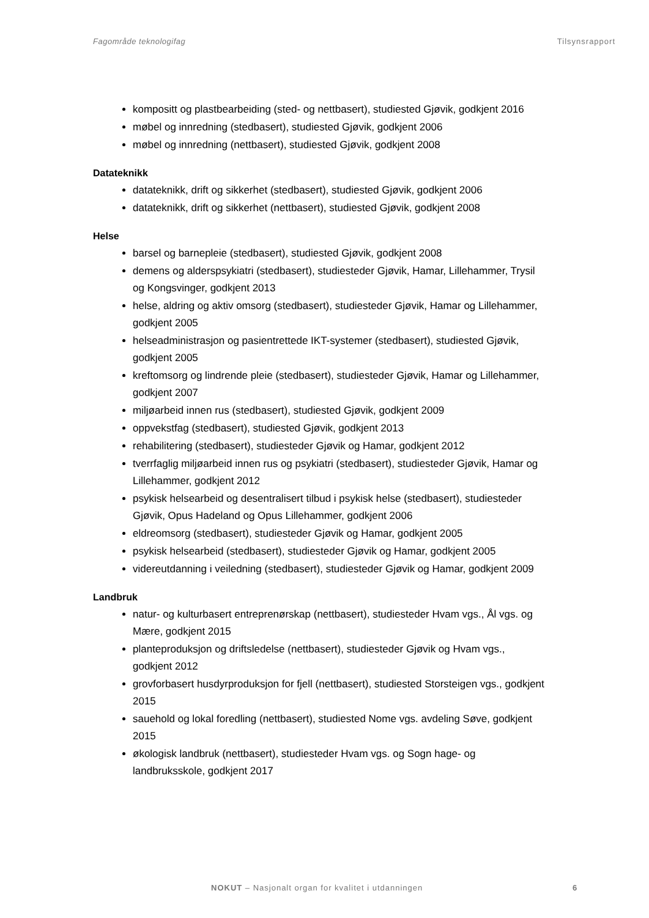Fagområde teknologifag Tilsynsrapport
kompositt og plastbearbeiding (sted- og nettbasert), studiested Gjøvik, godkjent 2016
møbel og innredning (stedbasert), studiested Gjøvik, godkjent 2006
møbel og innredning (nettbasert), studiested Gjøvik, godkjent 2008
Datateknikk
datateknikk, drift og sikkerhet (stedbasert), studiested Gjøvik, godkjent 2006
datateknikk, drift og sikkerhet (nettbasert), studiested Gjøvik, godkjent 2008
Helse
barsel og barnepleie (stedbasert), studiested Gjøvik, godkjent 2008
demens og alderspsykiatri (stedbasert), studiesteder Gjøvik, Hamar, Lillehammer, Trysil og Kongsvinger, godkjent 2013
helse, aldring og aktiv omsorg (stedbasert), studiesteder Gjøvik, Hamar og Lillehammer, godkjent 2005
helseadministrasjon og pasientrettede IKT-systemer (stedbasert), studiested Gjøvik, godkjent 2005
kreftomsorg og lindrende pleie (stedbasert), studiesteder Gjøvik, Hamar og Lillehammer, godkjent 2007
miljøarbeid innen rus (stedbasert), studiested Gjøvik, godkjent 2009
oppvekstfag (stedbasert), studiested Gjøvik, godkjent 2013
rehabilitering (stedbasert), studiesteder Gjøvik og Hamar, godkjent 2012
tverrfaglig miljøarbeid innen rus og psykiatri (stedbasert), studiesteder Gjøvik, Hamar og Lillehammer, godkjent 2012
psykisk helsearbeid og desentralisert tilbud i psykisk helse (stedbasert), studiesteder Gjøvik, Opus Hadeland og Opus Lillehammer, godkjent 2006
eldreomsorg (stedbasert), studiesteder Gjøvik og Hamar, godkjent 2005
psykisk helsearbeid (stedbasert), studiesteder Gjøvik og Hamar, godkjent 2005
videreutdanning i veiledning (stedbasert), studiesteder Gjøvik og Hamar, godkjent 2009
Landbruk
natur- og kulturbasert entreprenørskap (nettbasert), studiesteder Hvam vgs., Ål vgs. og Mære, godkjent 2015
planteproduksjon og driftsledelse (nettbasert), studiesteder Gjøvik og Hvam vgs., godkjent 2012
grovforbasert husdyrproduksjon for fjell (nettbasert), studiested Storsteigen vgs., godkjent 2015
sauehold og lokal foredling (nettbasert), studiested Nome vgs. avdeling Søve, godkjent 2015
økologisk landbruk (nettbasert), studiesteder Hvam vgs. og Sogn hage- og landbruksskole, godkjent 2017
NOKUT – Nasjonalt organ for kvalitet i utdanningen
6